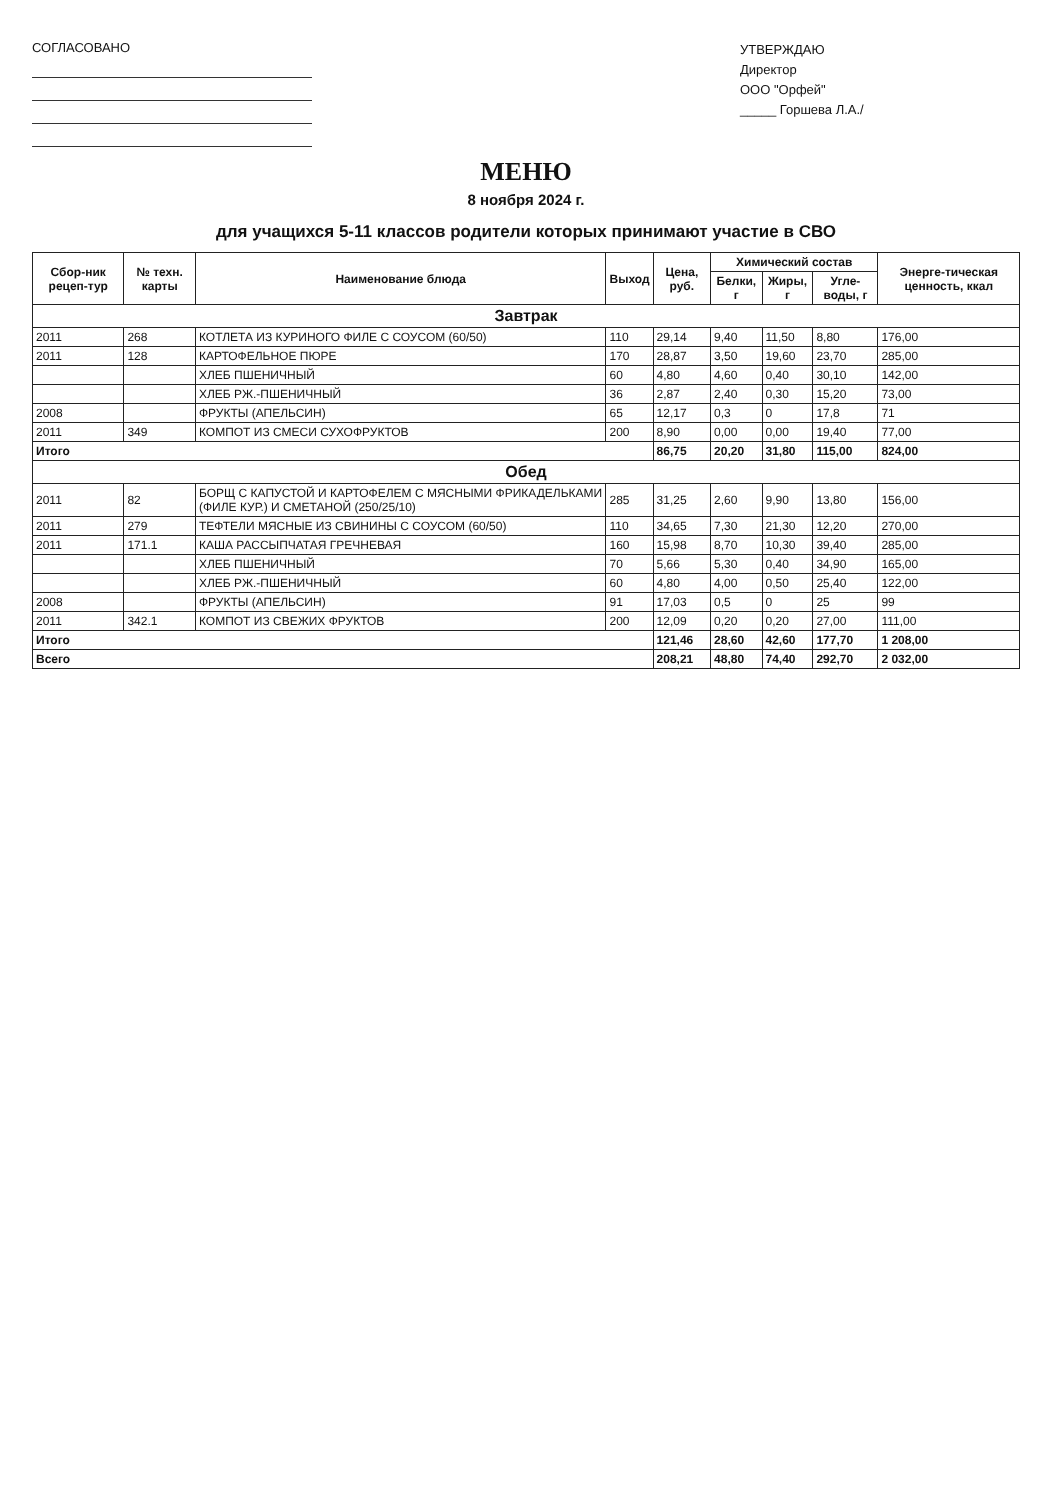СОГЛАСОВАНО
УТВЕРЖДАЮ
Директор
ООО "Орфей"
_____ Горшева Л.А./
МЕНЮ
8 ноября 2024 г.
для учащихся 5-11 классов родители которых принимают участие в СВО
| Сбор-ник рецеп-тур | № техн. карты | Наименование блюда | Выход | Цена, руб. | Химический состав | | | Энерге-тическая ценность, ккал |
| --- | --- | --- | --- | --- | --- | --- | --- | --- |
| | | | | | Белки, г | Жиры, г | Угле-воды, г | |
| Завтрак | | | | | | | | |
| 2011 | 268 | КОТЛЕТА ИЗ КУРИНОГО ФИЛЕ С СОУСОМ (60/50) | 110 | 29,14 | 9,40 | 11,50 | 8,80 | 176,00 |
| 2011 | 128 | КАРТОФЕЛЬНОЕ ПЮРЕ | 170 | 28,87 | 3,50 | 19,60 | 23,70 | 285,00 |
| | | ХЛЕБ ПШЕНИЧНЫЙ | 60 | 4,80 | 4,60 | 0,40 | 30,10 | 142,00 |
| | | ХЛЕБ РЖ.-ПШЕНИЧНЫЙ | 36 | 2,87 | 2,40 | 0,30 | 15,20 | 73,00 |
| 2008 | | ФРУКТЫ (АПЕЛЬСИН) | 65 | 12,17 | 0,3 | 0 | 17,8 | 71 |
| 2011 | 349 | КОМПОТ ИЗ СМЕСИ СУХОФРУКТОВ | 200 | 8,90 | 0,00 | 0,00 | 19,40 | 77,00 |
| Итого | | | | 86,75 | 20,20 | 31,80 | 115,00 | 824,00 |
| Обед | | | | | | | | |
| 2011 | 82 | БОРЩ С КАПУСТОЙ И КАРТОФЕЛЕМ С МЯСНЫМИ ФРИКАДЕЛЬКАМИ (ФИЛЕ КУР.) И СМЕТАНОЙ (250/25/10) | 285 | 31,25 | 2,60 | 9,90 | 13,80 | 156,00 |
| 2011 | 279 | ТЕФТЕЛИ МЯСНЫЕ ИЗ СВИНИНЫ С СОУСОМ (60/50) | 110 | 34,65 | 7,30 | 21,30 | 12,20 | 270,00 |
| 2011 | 171.1 | КАША РАССЫПЧАТАЯ ГРЕЧНЕВАЯ | 160 | 15,98 | 8,70 | 10,30 | 39,40 | 285,00 |
| | | ХЛЕБ ПШЕНИЧНЫЙ | 70 | 5,66 | 5,30 | 0,40 | 34,90 | 165,00 |
| | | ХЛЕБ РЖ.-ПШЕНИЧНЫЙ | 60 | 4,80 | 4,00 | 0,50 | 25,40 | 122,00 |
| 2008 | | ФРУКТЫ (АПЕЛЬСИН) | 91 | 17,03 | 0,5 | 0 | 25 | 99 |
| 2011 | 342.1 | КОМПОТ ИЗ СВЕЖИХ ФРУКТОВ | 200 | 12,09 | 0,20 | 0,20 | 27,00 | 111,00 |
| Итого | | | | 121,46 | 28,60 | 42,60 | 177,70 | 1 208,00 |
| Всего | | | | 208,21 | 48,80 | 74,40 | 292,70 | 2 032,00 |